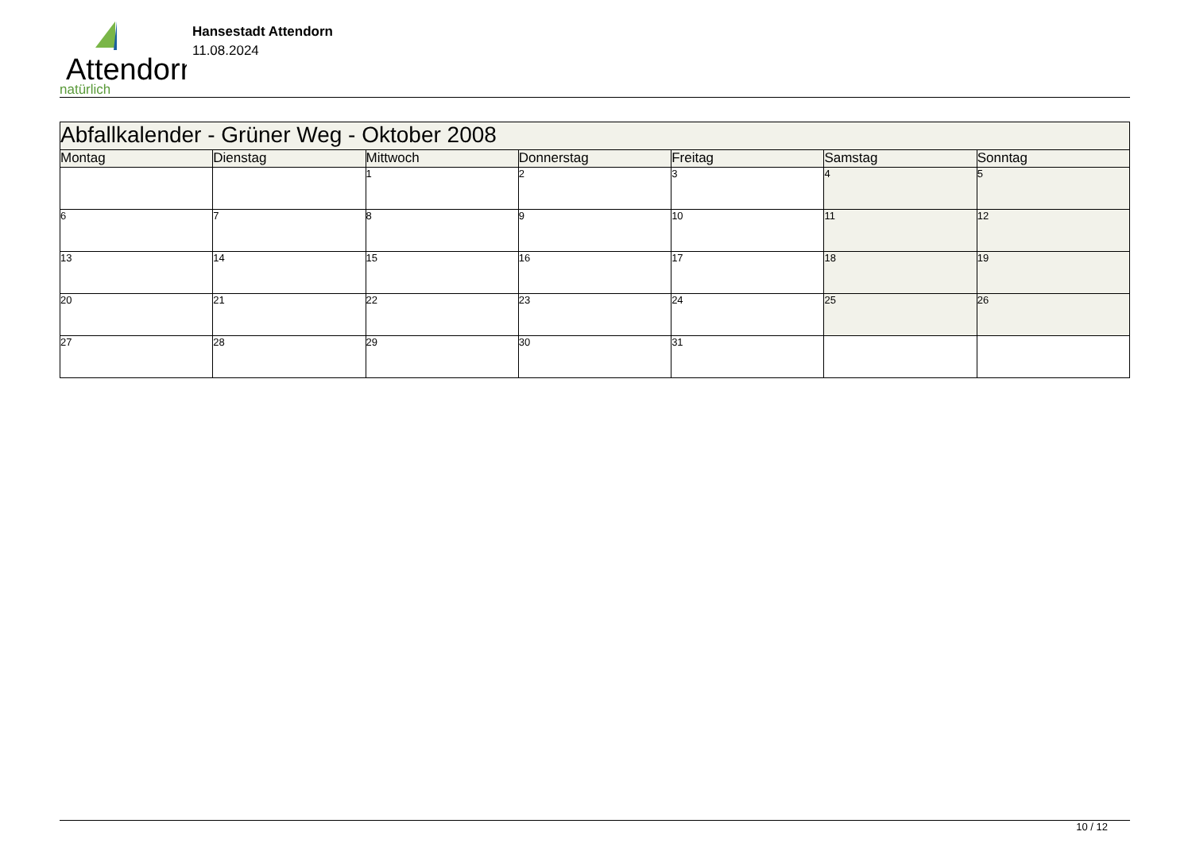Attendorn
natürlich
Hansestadt Attendorn
11.08.2024
| Abfallkalender - Grüner Weg - Oktober 2008 | | | | | | |
| Montag | Dienstag | Mittwoch | Donnerstag | Freitag | Samstag | Sonntag |
| | | 1 | 2 | 3 | 4 | 5 |
| 6 | 7 | 8 | 9 | 10 | 11 | 12 |
| 13 | 14 | 15 | 16 | 17 | 18 | 19 |
| 20 | 21 | 22 | 23 | 24 | 25 | 26 |
| 27 | 28 | 29 | 30 | 31 | | |
10 / 12